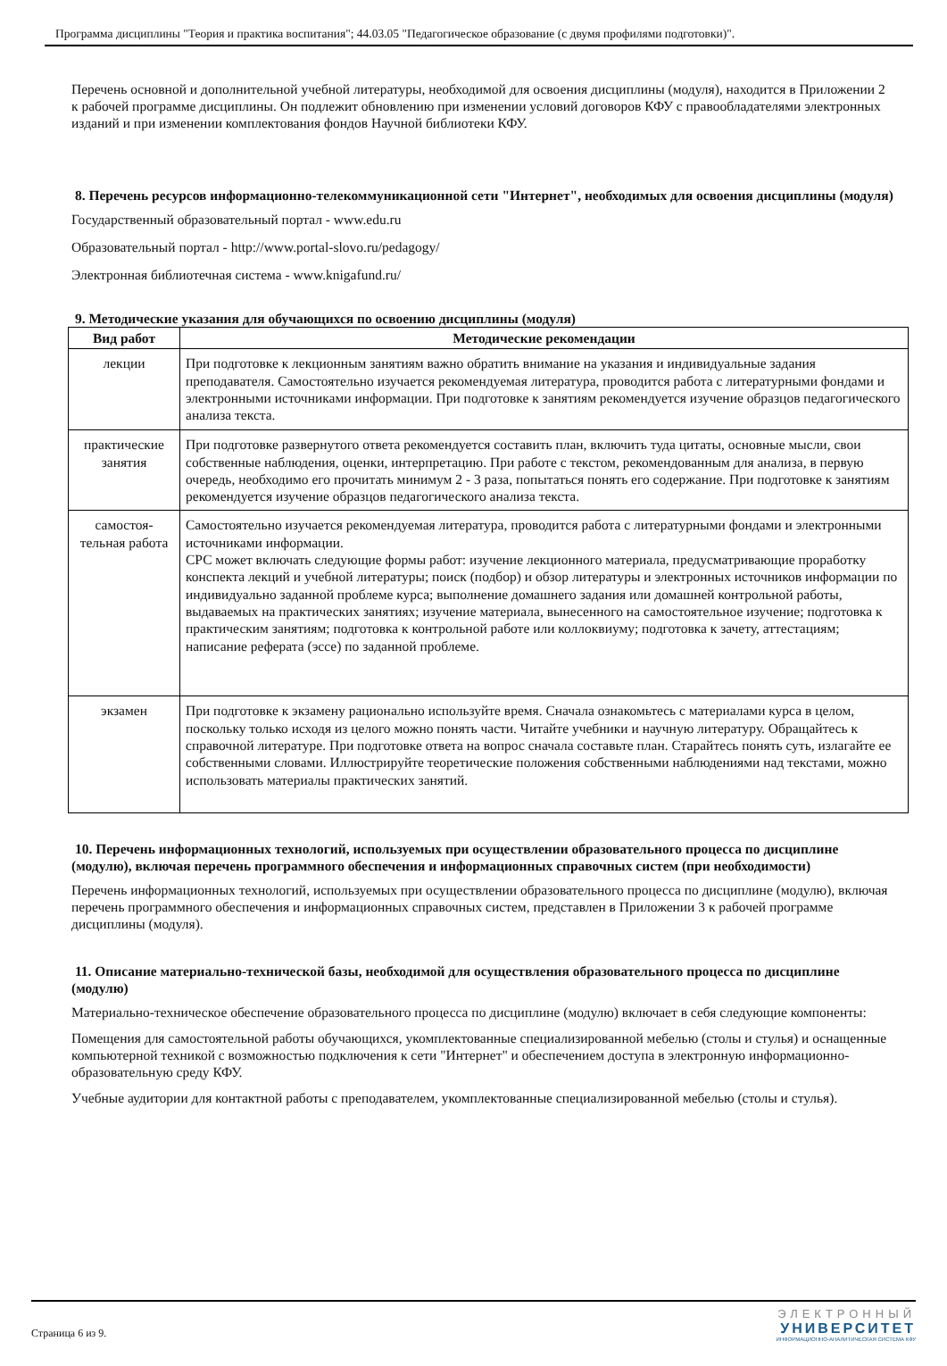Программа дисциплины "Теория и практика воспитания"; 44.03.05 "Педагогическое образование (с двумя профилями подготовки)".
Перечень основной и дополнительной учебной литературы, необходимой для освоения дисциплины (модуля), находится в Приложении 2 к рабочей программе дисциплины. Он подлежит обновлению при изменении условий договоров КФУ с правообладателями электронных изданий и при изменении комплектования фондов Научной библиотеки КФУ.
8. Перечень ресурсов информационно-телекоммуникационной сети "Интернет", необходимых для освоения дисциплины (модуля)
Государственный образовательный портал - www.edu.ru
Образовательный портал - http://www.portal-slovo.ru/pedagogy/
Электронная библиотечная система - www.knigafund.ru/
9. Методические указания для обучающихся по освоению дисциплины (модуля)
| Вид работ | Методические рекомендации |
| --- | --- |
| лекции | При подготовке к лекционным занятиям важно обратить внимание на указания и индивидуальные задания преподавателя. Самостоятельно изучается рекомендуемая литература, проводится работа с литературными фондами и электронными источниками информации. При подготовке к занятиям рекомендуется изучение образцов педагогического анализа текста. |
| практические занятия | При подготовке развернутого ответа рекомендуется составить план, включить туда цитаты, основные мысли, свои собственные наблюдения, оценки, интерпретацию. При работе с текстом, рекомендованным для анализа, в первую очередь, необходимо его прочитать минимум 2 - 3 раза, попытаться понять его содержание. При подготовке к занятиям рекомендуется изучение образцов педагогического анализа текста. |
| самостоя-тельная работа | Самостоятельно изучается рекомендуемая литература, проводится работа с литературными фондами и электронными источниками информации. СРС может включать следующие формы работ: изучение лекционного материала, предусматривающие проработку конспекта лекций и учебной литературы; поиск (подбор) и обзор литературы и электронных источников информации по индивидуально заданной проблеме курса; выполнение домашнего задания или домашней контрольной работы, выдаваемых на практических занятиях; изучение материала, вынесенного на самостоятельное изучение; подготовка к практическим занятиям; подготовка к контрольной работе или коллоквиуму; подготовка к зачету, аттестациям; написание реферата (эссе) по заданной проблеме. |
| экзамен | При подготовке к экзамену рационально используйте время. Сначала ознакомьтесь с материалами курса в целом, поскольку только исходя из целого можно понять части. Читайте учебники и научную литературу. Обращайтесь к справочной литературе. При подготовке ответа на вопрос сначала составьте план. Старайтесь понять суть, излагайте ее собственными словами. Иллюстрируйте теоретические положения собственными наблюдениями над текстами, можно использовать материалы практических занятий. |
10. Перечень информационных технологий, используемых при осуществлении образовательного процесса по дисциплине (модулю), включая перечень программного обеспечения и информационных справочных систем (при необходимости)
Перечень информационных технологий, используемых при осуществлении образовательного процесса по дисциплине (модулю), включая перечень программного обеспечения и информационных справочных систем, представлен в Приложении 3 к рабочей программе дисциплины (модуля).
11. Описание материально-технической базы, необходимой для осуществления образовательного процесса по дисциплине (модулю)
Материально-техническое обеспечение образовательного процесса по дисциплине (модулю) включает в себя следующие компоненты:
Помещения для самостоятельной работы обучающихся, укомплектованные специализированной мебелью (столы и стулья) и оснащенные компьютерной техникой с возможностью подключения к сети "Интернет" и обеспечением доступа в электронную информационно-образовательную среду КФУ.
Учебные аудитории для контактной работы с преподавателем, укомплектованные специализированной мебелью (столы и стулья).
Страница 6 из 9.
ЭЛЕКТРОННЫЙ
УНИВЕРСИТЕТ
ИНФОРМАЦИОННО-АНАЛИТИЧЕСКАЯ СИСТЕМА КФУ